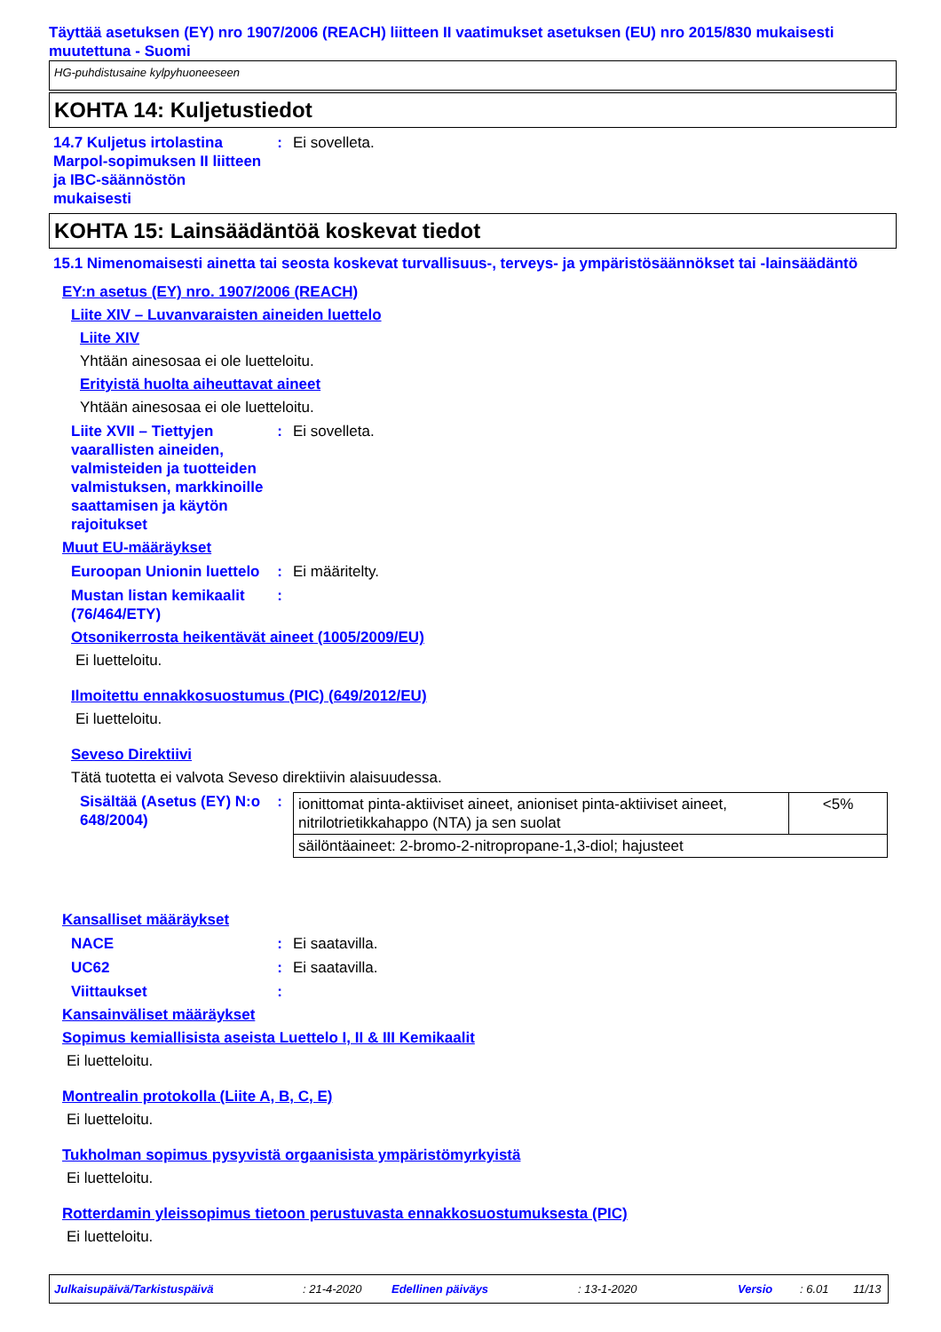Täyttää asetuksen (EY) nro 1907/2006 (REACH) liitteen II vaatimukset asetuksen (EU) nro 2015/830 mukaisesti muutettuna - Suomi
HG-puhdistusaine kylpyhuoneeseen
KOHTA 14: Kuljetustiedot
14.7 Kuljetus irtolastina Marpol-sopimuksen II liitteen ja IBC-säännöstön mukaisesti
: Ei sovelleta.
KOHTA 15: Lainsäädäntöä koskevat tiedot
15.1 Nimenomaisesti ainetta tai seosta koskevat turvallisuus-, terveys- ja ympäristösäännökset tai -lainsäädäntö
EY:n asetus (EY) nro. 1907/2006 (REACH)
Liite XIV – Luvanvaraisten aineiden luettelo
Liite XIV
Yhtään ainesosaa ei ole luetteloitu.
Erityistä huolta aiheuttavat aineet
Yhtään ainesosaa ei ole luetteloitu.
Liite XVII – Tiettyjen vaarallisten aineiden, valmisteiden ja tuotteiden valmistuksen, markkinoille saattamisen ja käytön rajoitukset
: Ei sovelleta.
Muut EU-määräykset
Euroopan Unionin luettelo
: Ei määritelty.
Mustan listan kemikaalit (76/464/ETY)
:
Otsonikerrosta heikentävät aineet (1005/2009/EU)
Ei luetteloitu.
Ilmoitettu ennakkosuostumus (PIC) (649/2012/EU)
Ei luetteloitu.
Seveso Direktiivi
Tätä tuotetta ei valvota Seveso direktiivin alaisuudessa.
Sisältää (Asetus (EY) N:o 648/2004)
:
| ionittomat pinta-aktiiviset aineet, anioniset pinta-aktiiviset aineet, nitrilotrietikkahappo (NTA) ja sen suolat | <5% |
| säilöntäaineet: 2-bromo-2-nitropropane-1,3-diol; hajusteet | |
Kansalliset määräykset
NACE : Ei saatavilla.
UC62 : Ei saatavilla.
Viittaukset :
Kansainväliset määräykset
Sopimus kemiallisista aseista Luettelo I, II & III Kemikaalit
Ei luetteloitu.
Montrealin protokolla (Liite A, B, C, E)
Ei luetteloitu.
Tukholman sopimus pysyvistä orgaanisista ympäristömyrkyistä
Ei luetteloitu.
Rotterdamin yleissopimus tietoon perustuvasta ennakkosuostumuksesta (PIC)
Ei luetteloitu.
Julkaisupäivä/Tarkistuspäivä : 21-4-2020 Edellinen päiväys : 13-1-2020 Versio : 6.01 11/13